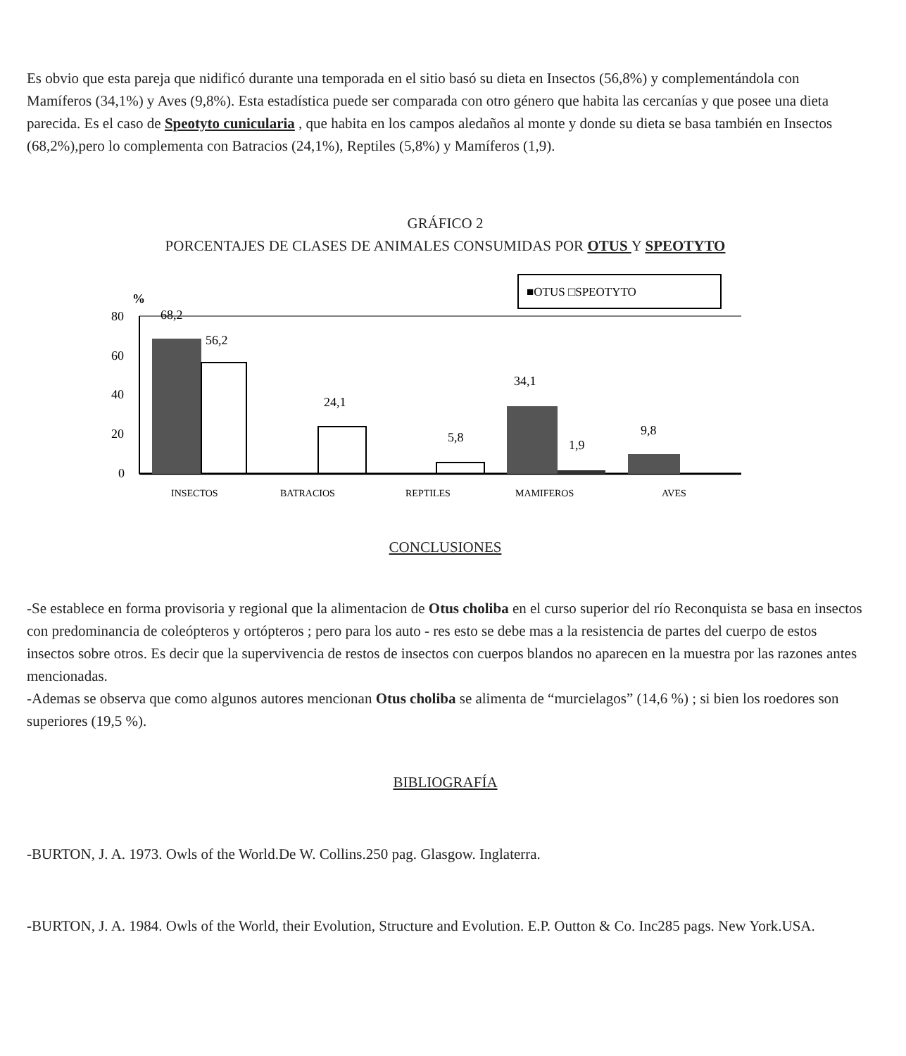Es obvio que esta pareja que nidificó durante una temporada en el sitio basó su dieta en Insectos (56,8%) y complementándola con Mamíferos (34,1%) y Aves (9,8%). Esta estadística puede ser comparada con otro género que habita las cercanías y que posee una dieta parecida. Es el caso de Speotyto cunicularia , que habita en los campos aledaños al monte y donde su dieta se basa también en Insectos (68,2%),pero lo complementa con Batracios (24,1%), Reptiles (5,8%) y Mamíferos (1,9).
GRÁFICO 2
PORCENTAJES DE CLASES DE ANIMALES CONSUMIDAS POR OTUS Y SPEOTYTO
■OTUS □SPEOTYTO
%
80
60
40
20
0
68,2
56,2
24,1
5,8
34,1
1,9
9,8
INSECTOS
BATRACIOS
REPTILES
MAMIFEROS
AVES
CONCLUSIONES
-Se establece en forma provisoria y regional que la alimentacion de Otus choliba en el curso superior del río Reconquista se basa en insectos con predominancia de coleópteros y ortópteros ; pero para los auto - res esto se debe mas a la resistencia de partes del cuerpo de estos insectos sobre otros. Es decir que la supervivencia de restos de insectos con cuerpos blandos no aparecen en la muestra por las razones antes mencionadas.
-Ademas se observa que como algunos autores mencionan Otus choliba se alimenta de “murcielagos” (14,6 %) ; si bien los roedores son superiores (19,5 %).
BIBLIOGRAFÍA
-BURTON, J. A. 1973. Owls of the World.De W. Collins.250 pag. Glasgow. Inglaterra.
-BURTON, J. A. 1984. Owls of the World, their Evolution, Structure and Evolution. E.P. Outton & Co. Inc285 pags. New York.USA.